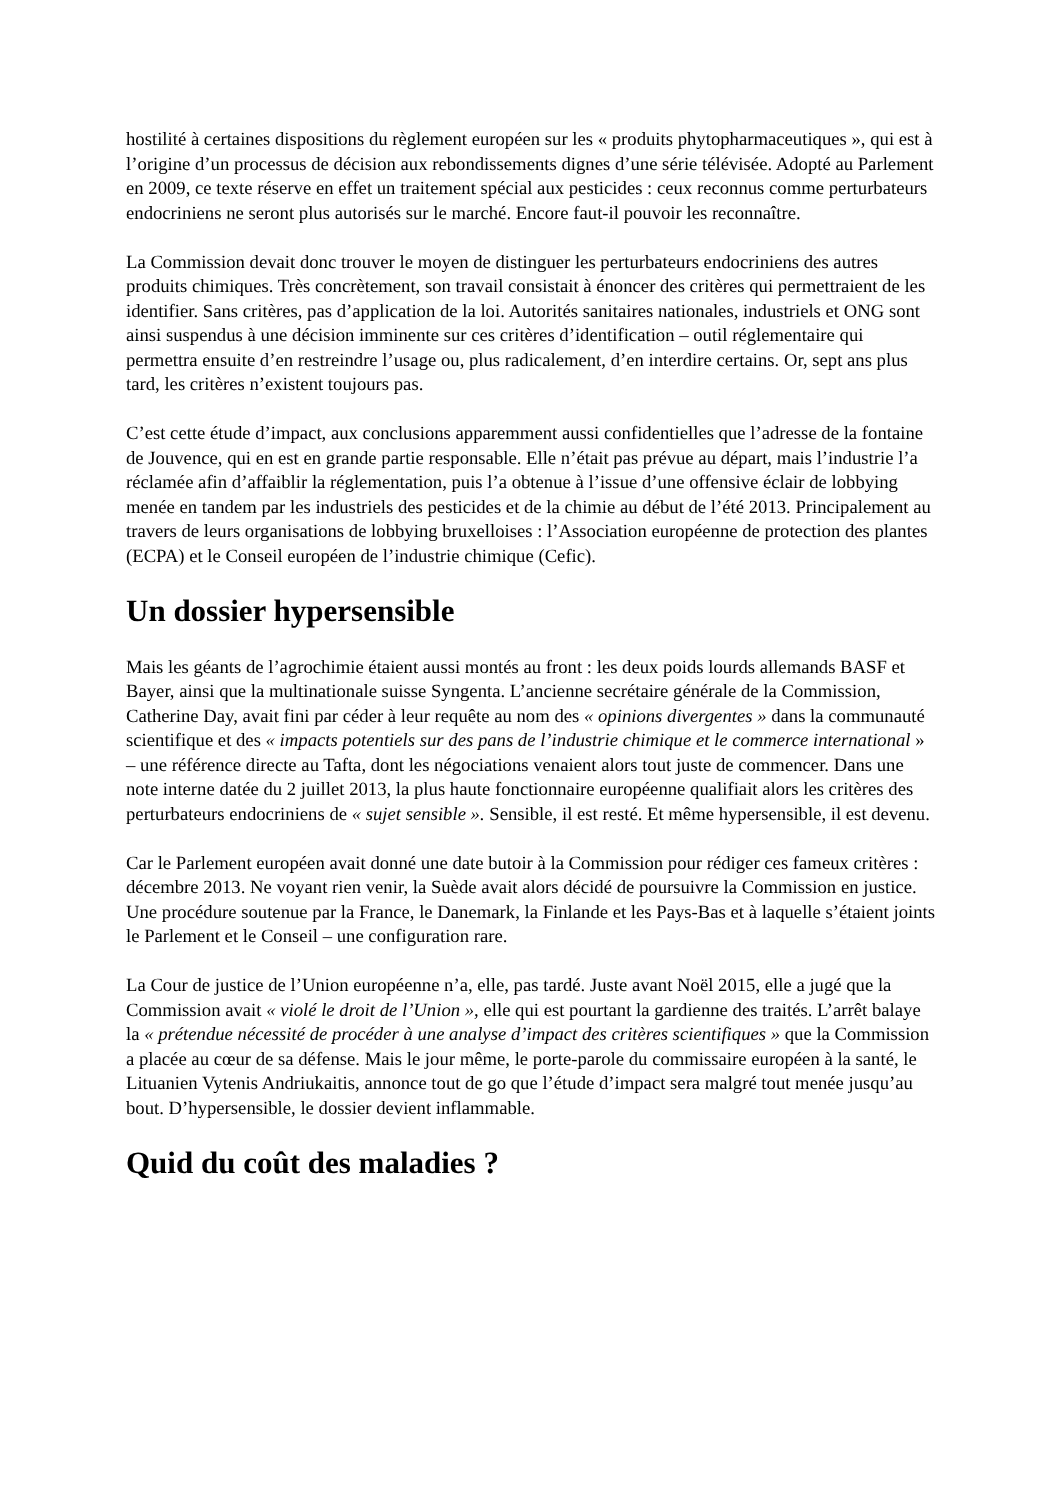hostilité à certaines dispositions du règlement européen sur les « produits phytopharmaceutiques », qui est à l’origine d’un processus de décision aux rebondissements dignes d’une série télévisée. Adopté au Parlement en 2009, ce texte réserve en effet un traitement spécial aux pesticides : ceux reconnus comme perturbateurs endocriniens ne seront plus autorisés sur le marché. Encore faut-il pouvoir les reconnaître.
La Commission devait donc trouver le moyen de distinguer les perturbateurs endocriniens des autres produits chimiques. Très concrètement, son travail consistait à énoncer des critères qui permettraient de les identifier. Sans critères, pas d’application de la loi. Autorités sanitaires nationales, industriels et ONG sont ainsi suspendus à une décision imminente sur ces critères d’identification – outil réglementaire qui permettra ensuite d’en restreindre l’usage ou, plus radicalement, d’en interdire certains. Or, sept ans plus tard, les critères n’existent toujours pas.
C’est cette étude d’impact, aux conclusions apparemment aussi confidentielles que l’adresse de la fontaine de Jouvence, qui en est en grande partie responsable. Elle n’était pas prévue au départ, mais l’industrie l’a réclamée afin d’affaiblir la réglementation, puis l’a obtenue à l’issue d’une offensive éclair de lobbying menée en tandem par les industriels des pesticides et de la chimie au début de l’été 2013. Principalement au travers de leurs organisations de lobbying bruxelloises : l’Association européenne de protection des plantes (ECPA) et le Conseil européen de l’industrie chimique (Cefic).
Un dossier hypersensible
Mais les géants de l’agrochimie étaient aussi montés au front : les deux poids lourds allemands BASF et Bayer, ainsi que la multinationale suisse Syngenta. L’ancienne secrétaire générale de la Commission, Catherine Day, avait fini par céder à leur requête au nom des « opinions divergentes » dans la communauté scientifique et des « impacts potentiels sur des pans de l’industrie chimique et le commerce international » – une référence directe au Tafta, dont les négociations venaient alors tout juste de commencer. Dans une note interne datée du 2 juillet 2013, la plus haute fonctionnaire européenne qualifiait alors les critères des perturbateurs endocriniens de « sujet sensible ». Sensible, il est resté. Et même hypersensible, il est devenu.
Car le Parlement européen avait donné une date butoir à la Commission pour rédiger ces fameux critères : décembre 2013. Ne voyant rien venir, la Suède avait alors décidé de poursuivre la Commission en justice. Une procédure soutenue par la France, le Danemark, la Finlande et les Pays-Bas et à laquelle s’étaient joints le Parlement et le Conseil – une configuration rare.
La Cour de justice de l’Union européenne n’a, elle, pas tardé. Juste avant Noël 2015, elle a jugé que la Commission avait « violé le droit de l’Union », elle qui est pourtant la gardienne des traités. L’arrêt balaye la « prétendue nécessité de procéder à une analyse d’impact des critères scientifiques » que la Commission a placée au cœur de sa défense. Mais le jour même, le porte-parole du commissaire européen à la santé, le Lituanien Vytenis Andriukaitis, annonce tout de go que l’étude d’impact sera malgré tout menée jusqu’au bout. D’hypersensible, le dossier devient inflammable.
Quid du coût des maladies ?